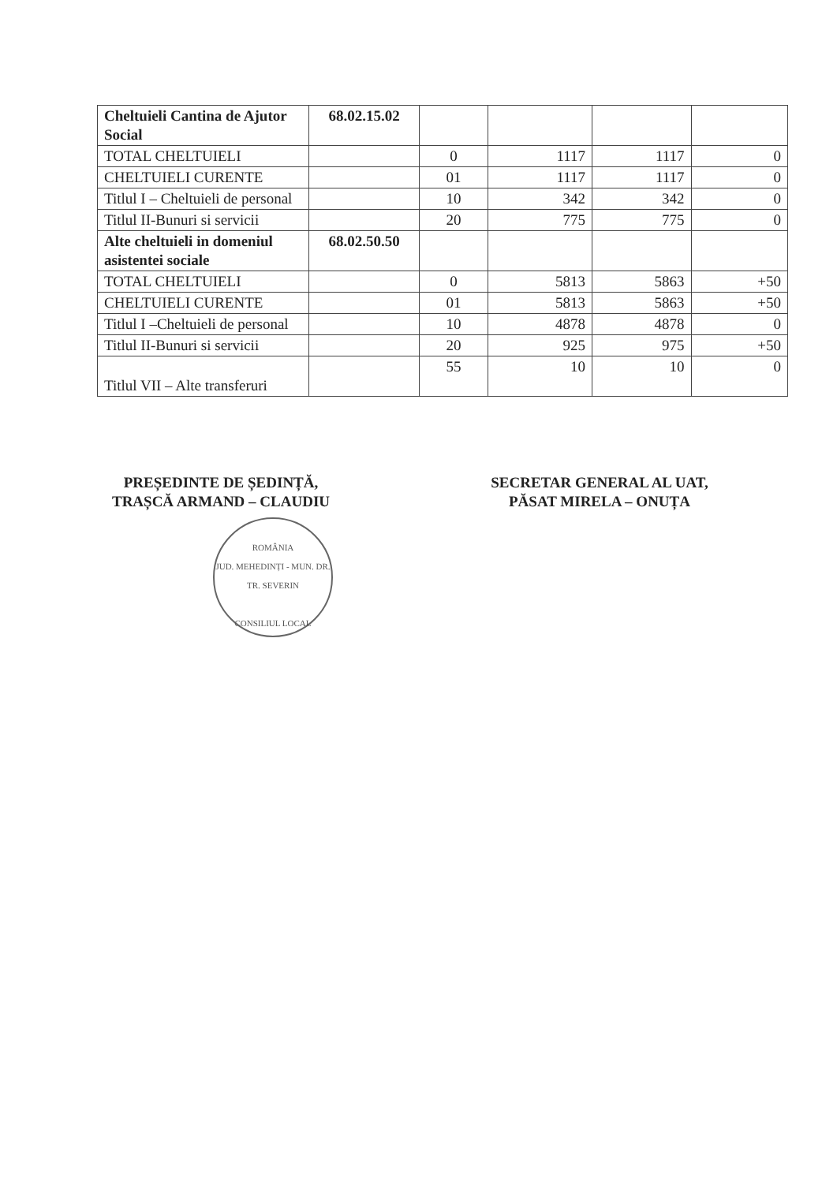| Cheltuieli Cantina de Ajutor Social | 68.02.15.02 | | | | |
| TOTAL CHELTUIELI | | 0 | 1117 | 1117 | 0 |
| CHELTUIELI CURENTE | | 01 | 1117 | 1117 | 0 |
| Titlul I – Cheltuieli de personal | | 10 | 342 | 342 | 0 |
| Titlul II-Bunuri si servicii | | 20 | 775 | 775 | 0 |
| Alte cheltuieli in domeniul asistentei sociale | 68.02.50.50 | | | | |
| TOTAL CHELTUIELI | | 0 | 5813 | 5863 | +50 |
| CHELTUIELI CURENTE | | 01 | 5813 | 5863 | +50 |
| Titlul I –Cheltuieli de personal | | 10 | 4878 | 4878 | 0 |
| Titlul II-Bunuri si servicii | | 20 | 925 | 975 | +50 |
| Titlul VII – Alte transferuri | | 55 | 10 | 10 | 0 |
PREȘEDINTE DE ȘEDINȚĂ,
TRAȘCĂ ARMAND – CLAUDIU
ROMÂNIA
JUD. MEHEDINȚI - MUN. DR. TR. SEVERIN
CONSILIUL LOCAL
SECRETAR GENERAL AL UAT,
PĂSAT MIRELA – ONUȚA